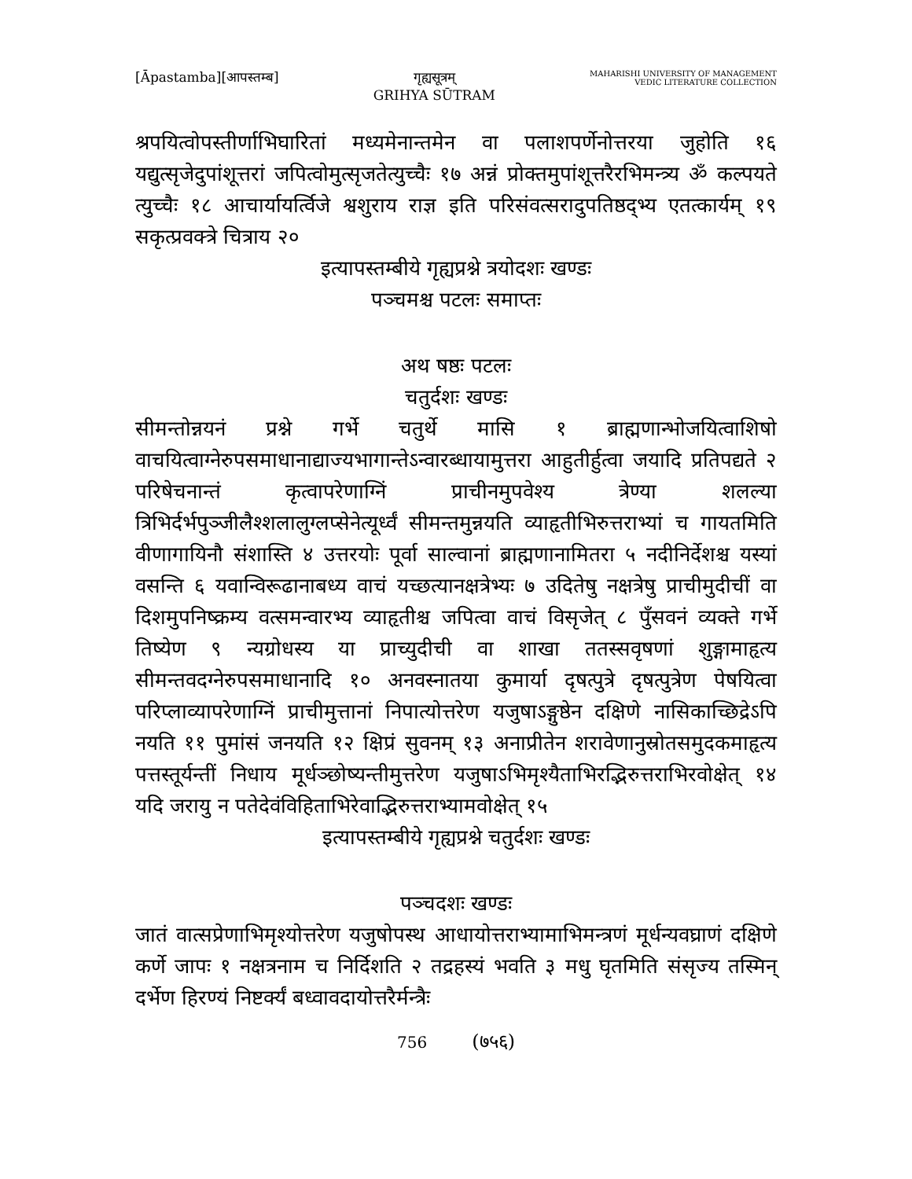[Āpastamba][आपस्तम्ब] गृह्यसूत्रम्
GRIHYA SŪTRAM
MAHARISHI UNIVERSITY OF MANAGEMENT
VEDIC LITERATURE COLLECTION
श्रपयित्वोपस्तीर्णाभिघारितां मध्यमेनान्तमेन वा पलाशपर्णेनोत्तरया जुहोति १६ यद्युत्सृजेदुपांशूत्तरां जपित्वोमुत्सृजतेत्युच्चैः १७ अन्नं प्रोक्तमुपांशूत्तरैरभिमन्त्र्य ॐ कल्पयते त्युच्चैः १८ आचार्यायर्त्विजे श्वशुराय राज्ञ इति परिसंवत्सरादुपतिष्ठद्भ्य एतत्कार्यम् १९ सकृत्प्रवक्त्रे चित्राय २०
इत्यापस्तम्बीये गृह्यप्रश्ने त्रयोदशः खण्डः
पञ्चमश्च पटलः समाप्तः
अथ षष्ठः पटलः
चतुर्दशः खण्डः
सीमन्तोन्नयनं प्रश्ने गर्भे चतुर्थे मासि १ ब्राह्मणान्भोजयित्वाशिषो वाचयित्वाग्नेरुपसमाधानाद्याज्यभागान्तेऽन्वारब्धायामुत्तरा आहुतीर्हुत्वा जयादि प्रतिपद्यते २ परिषेचनान्तं कृत्वापरेणाग्निं प्राचीनमुपवेश्य त्रेण्या शलल्या त्रिभिर्दर्भपुञ्जीलैश्शलालुग्लप्सेनेत्यूर्ध्वं सीमन्तमुन्नयति व्याहृतीभिरुत्तराभ्यां च गायतमिति वीणागायिनौ संशास्ति ४ उत्तरयोः पूर्वा साल्वानां ब्राह्मणानामितरा ५ नदीनिर्देशश्च यस्यां वसन्ति ६ यवान्विरूढानाबध्य वाचं यच्छत्यानक्षत्रेभ्यः ७ उदितेषु नक्षत्रेषु प्राचीमुदीचीं वा दिशमुपनिष्क्रम्य वत्समन्वारभ्य व्याहृतीश्च जपित्वा वाचं विसृजेत् ८ पुँसवनं व्यक्ते गर्भे तिष्येण ९ न्यग्रोधस्य या प्राच्युदीची वा शाखा ततस्सवृषणां शुङ्गामाहृत्य सीमन्तवदग्नेरुपसमाधानादि १० अनवस्नातया कुमार्या दृषत्पुत्रे दृषत्पुत्रेण पेषयित्वा परिप्लाव्यापरेणाग्निं प्राचीमुत्तानां निपात्योत्तरेण यजुषाऽङ्गुष्ठेन दक्षिणे नासिकाच्छिद्रेऽपि नयति ११ पुमांसं जनयति १२ क्षिप्रं सुवनम् १३ अनाप्रीतेन शरावेणानुस्रोतसमुदकमाहृत्य पत्तस्तूर्यन्तीं निधाय मूर्धञ्छोष्यन्तीमुत्तरेण यजुषाऽभिमृश्यैताभिरद्भिरुत्तराभिरवोक्षेत् १४ यदि जरायु न पतेदेवंविहिताभिरेवाद्भिरुत्तराभ्यामवोक्षेत् १५
इत्यापस्तम्बीये गृह्यप्रश्ने चतुर्दशः खण्डः
पञ्चदशः खण्डः
जातं वात्सप्रेणाभिमृश्योत्तरेण यजुषोपस्थ आधायोत्तराभ्यामाभिमन्त्रणं मूर्धन्यवघ्राणं दक्षिणे कर्णे जापः १ नक्षत्रनाम च निर्दिशति २ तद्रहस्यं भवति ३ मधु घृतमिति संसृज्य तस्मिन् दर्भेण हिरण्यं निष्टर्क्यं बध्वावदायोत्तरैर्मन्त्रैः
756 (७५६)